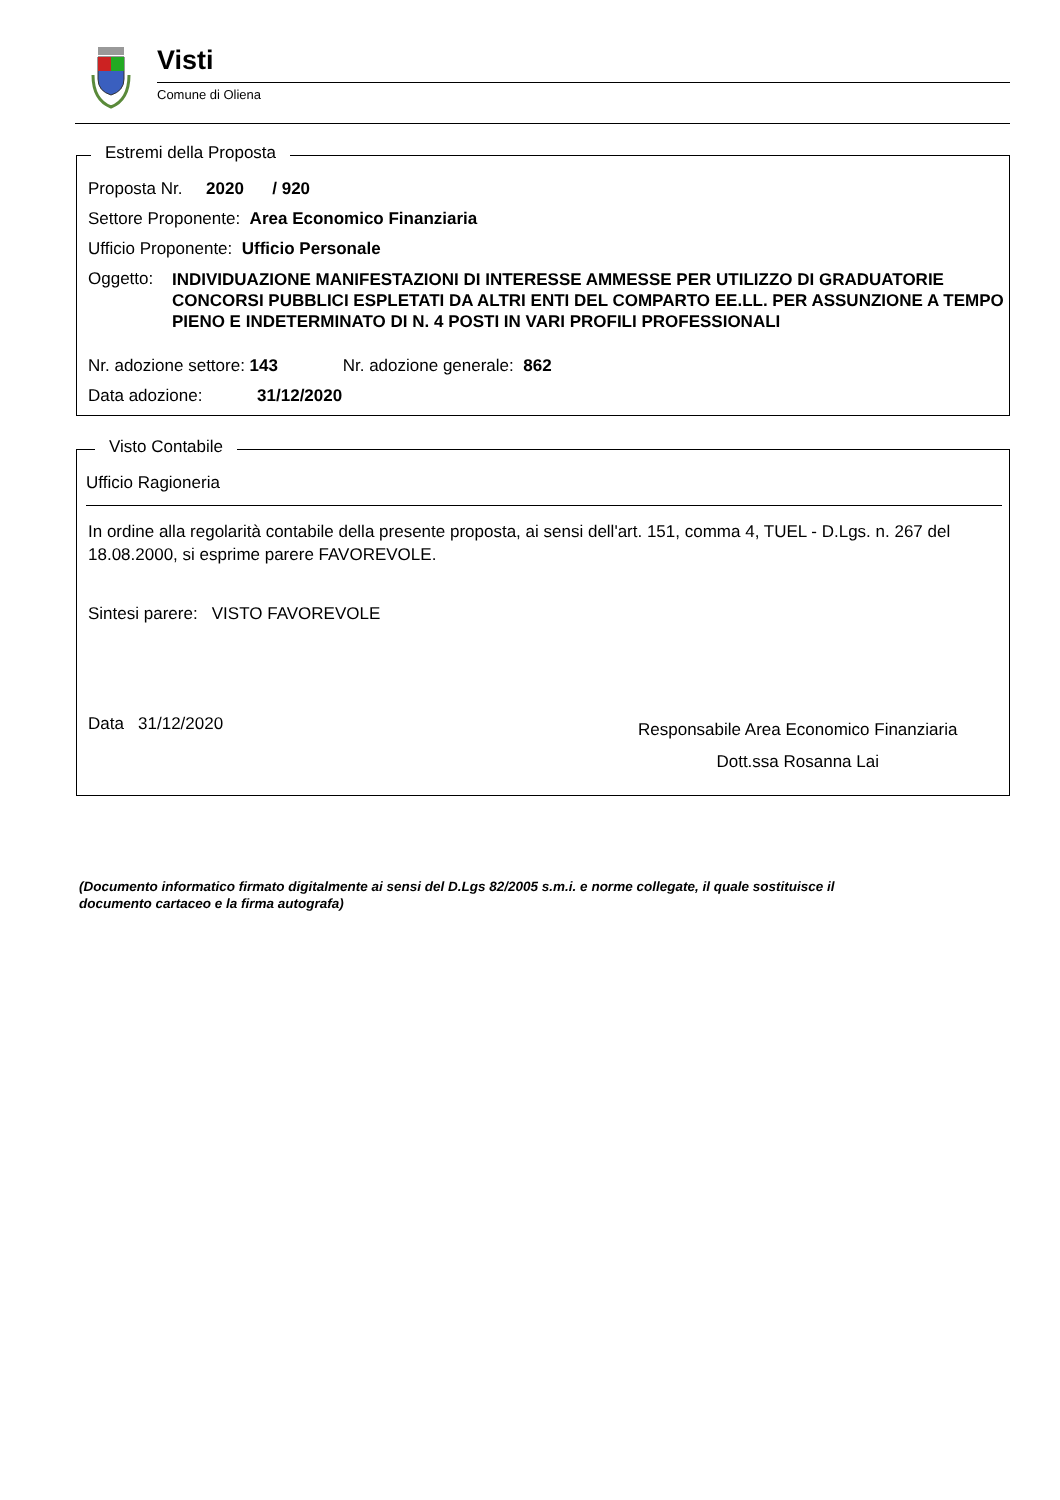Visti
Comune di Oliena
Estremi della Proposta
Proposta Nr. 2020 / 920
Settore Proponente: Area Economico Finanziaria
Ufficio Proponente: Ufficio Personale
Oggetto: INDIVIDUAZIONE MANIFESTAZIONI DI INTERESSE AMMESSE PER UTILIZZO DI GRADUATORIE CONCORSI PUBBLICI ESPLETATI DA ALTRI ENTI DEL COMPARTO EE.LL. PER ASSUNZIONE A TEMPO PIENO E INDETERMINATO DI N. 4 POSTI IN VARI PROFILI PROFESSIONALI
Nr. adozione settore: 143 Nr. adozione generale: 862
Data adozione: 31/12/2020
Visto Contabile
Ufficio Ragioneria
In ordine alla regolarità contabile della presente proposta, ai sensi dell'art. 151, comma 4, TUEL - D.Lgs. n. 267 del 18.08.2000, si esprime parere FAVOREVOLE.
Sintesi parere: VISTO FAVOREVOLE
Data 31/12/2020
Responsabile Area Economico Finanziaria
Dott.ssa Rosanna Lai
(Documento informatico firmato digitalmente ai sensi del D.Lgs 82/2005 s.m.i. e norme collegate, il quale sostituisce il documento cartaceo e la firma autografa)